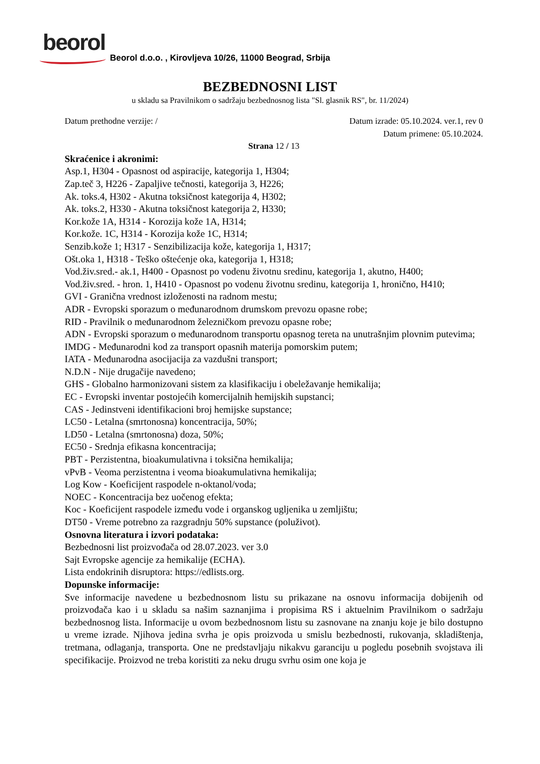beorol
Beorol d.o.o. , Kirovljeva 10/26, 11000 Beograd, Srbija
BEZBEDNOSNI LIST
u skladu sa Pravilnikom o sadržaju bezbednosnog lista "Sl. glasnik RS", br. 11/2024)
Datum prethodne verzije: / Datum izrade: 05.10.2024. ver.1, rev 0
Datum primene: 05.10.2024.
Strana 12 / 13
Skraćenice i akronimi:
Asp.1, H304 - Opasnost od aspiracije, kategorija 1, H304;
Zap.teč 3, H226 - Zapaljive tečnosti, kategorija 3, H226;
Ak. toks.4, H302 - Akutna toksičnost kategorija 4, H302;
Ak. toks.2, H330 - Akutna toksičnost kategorija 2, H330;
Kor.kože 1A, H314 - Korozija kože 1A, H314;
Kor.kože. 1C, H314 - Korozija kože 1C, H314;
Senzib.kože 1; H317 - Senzibilizacija kože, kategorija 1, H317;
Ošt.oka 1, H318 - Teško oštećenje oka, kategorija 1, H318;
Vod.živ.sred.- ak.1, H400 - Opasnost po vodenu životnu sredinu, kategorija 1, akutno, H400;
Vod.živ.sred. - hron. 1, H410 - Opasnost po vodenu životnu sredinu, kategorija 1, hronično, H410;
GVI - Granična vrednost izloženosti na radnom mestu;
ADR - Evropski sporazum o međunarodnom drumskom prevozu opasne robe;
RID - Pravilnik o međunarodnom železničkom prevozu opasne robe;
ADN - Evropski sporazum o međunarodnom transportu opasnog tereta na unutrašnjim plovnim putevima;
IMDG - Međunarodni kod za transport opasnih materija pomorskim putem;
IATA - Međunarodna asocijacija za vazdušni transport;
N.D.N - Nije drugačije navedeno;
GHS - Globalno harmonizovani sistem za klasifikaciju i obeležavanje hemikalija;
EC - Evropski inventar postojećih komercijalnih hemijskih supstanci;
CAS - Jedinstveni identifikacioni broj hemijske supstance;
LC50 - Letalna (smrtonosna) koncentracija, 50%;
LD50 - Letalna (smrtonosna) doza, 50%;
EC50 - Srednja efikasna koncentracija;
PBT - Perzistentna, bioakumulativna i toksična hemikalija;
vPvB - Veoma perzistentna i veoma bioakumulativna hemikalija;
Log Kow - Koeficijent raspodele n-oktanol/voda;
NOEC - Koncentracija bez uočenog efekta;
Koc - Koeficijent raspodele između vode i organskog ugljenika u zemljištu;
DT50 - Vreme potrebno za razgradnju 50% supstance (poluživot).
Osnovna literatura i izvori podataka:
Bezbednosni list proizvođača od 28.07.2023. ver 3.0
Sajt Evropske agencije za hemikalije (ECHA).
Lista endokrinih disruptora: https://edlists.org.
Dopunske informacije:
Sve informacije navedene u bezbednosnom listu su prikazane na osnovu informacija dobijenih od proizvođača kao i u skladu sa našim saznanjima i propisima RS i aktuelnim Pravilnikom o sadržaju bezbednosnog lista. Informacije u ovom bezbednosnom listu su zasnovane na znanju koje je bilo dostupno u vreme izrade. Njihova jedina svrha je opis proizvoda u smislu bezbednosti, rukovanja, skladištenja, tretmana, odlaganja, transporta. One ne predstavljaju nikakvu garanciju u pogledu posebnih svojstava ili specifikacije. Proizvod ne treba koristiti za neku drugu svrhu osim one koja je